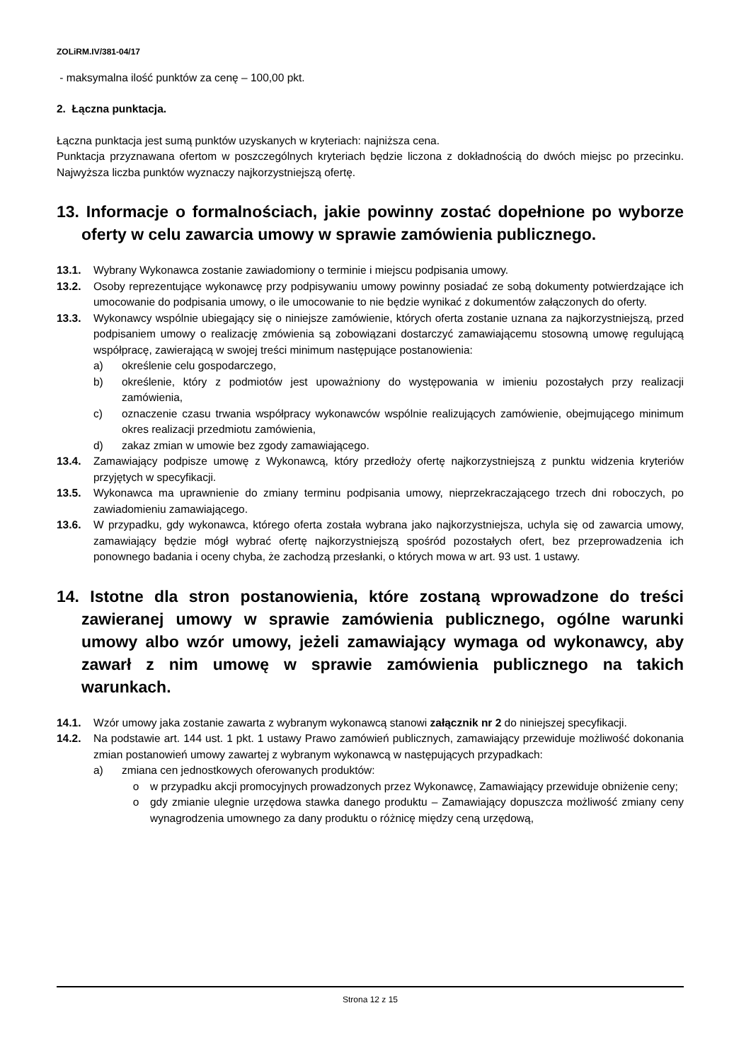ZOLiRM.IV/381-04/17
- maksymalna ilość punktów za cenę – 100,00 pkt.
2. Łączna punktacja.
Łączna punktacja jest sumą punktów uzyskanych w kryteriach: najniższa cena.
Punktacja przyznawana ofertom w poszczególnych kryteriach będzie liczona z dokładnością do dwóch miejsc po przecinku. Najwyższa liczba punktów wyznaczy najkorzystniejszą ofertę.
13. Informacje o formalnościach, jakie powinny zostać dopełnione po wyborze oferty w celu zawarcia umowy w sprawie zamówienia publicznego.
13.1. Wybrany Wykonawca zostanie zawiadomiony o terminie i miejscu podpisania umowy.
13.2. Osoby reprezentujące wykonawcę przy podpisywaniu umowy powinny posiadać ze sobą dokumenty potwierdzające ich umocowanie do podpisania umowy, o ile umocowanie to nie będzie wynikać z dokumentów załączonych do oferty.
13.3. Wykonawcy wspólnie ubiegający się o niniejsze zamówienie, których oferta zostanie uznana za najkorzystniejszą, przed podpisaniem umowy o realizację zmówienia są zobowiązani dostarczyć zamawiającemu stosowną umowę regulującą współpracę, zawierającą w swojej treści minimum następujące postanowienia:
a) określenie celu gospodarczego,
b) określenie, który z podmiotów jest upoważniony do występowania w imieniu pozostałych przy realizacji zamówienia,
c) oznaczenie czasu trwania współpracy wykonawców wspólnie realizujących zamówienie, obejmującego minimum okres realizacji przedmiotu zamówienia,
d) zakaz zmian w umowie bez zgody zamawiającego.
13.4. Zamawiający podpisze umowę z Wykonawcą, który przedłoży ofertę najkorzystniejszą z punktu widzenia kryteriów przyjętych w specyfikacji.
13.5. Wykonawca ma uprawnienie do zmiany terminu podpisania umowy, nieprzekraczającego trzech dni roboczych, po zawiadomieniu zamawiającego.
13.6. W przypadku, gdy wykonawca, którego oferta została wybrana jako najkorzystniejsza, uchyla się od zawarcia umowy, zamawiający będzie mógł wybrać ofertę najkorzystniejszą spośród pozostałych ofert, bez przeprowadzenia ich ponownego badania i oceny chyba, że zachodzą przesłanki, o których mowa w art. 93 ust. 1 ustawy.
14. Istotne dla stron postanowienia, które zostaną wprowadzone do treści zawieranej umowy w sprawie zamówienia publicznego, ogólne warunki umowy albo wzór umowy, jeżeli zamawiający wymaga od wykonawcy, aby zawarł z nim umowę w sprawie zamówienia publicznego na takich warunkach.
14.1. Wzór umowy jaka zostanie zawarta z wybranym wykonawcą stanowi załącznik nr 2 do niniejszej specyfikacji.
14.2. Na podstawie art. 144 ust. 1 pkt. 1 ustawy Prawo zamówień publicznych, zamawiający przewiduje możliwość dokonania zmian postanowień umowy zawartej z wybranym wykonawcą w następujących przypadkach:
a) zmiana cen jednostkowych oferowanych produktów:
o w przypadku akcji promocyjnych prowadzonych przez Wykonawcę, Zamawiający przewiduje obniżenie ceny;
o gdy zmianie ulegnie urzędowa stawka danego produktu – Zamawiający dopuszcza możliwość zmiany ceny wynagrodzenia umownego za dany produktu o różnicę między ceną urzędową,
Strona 12 z 15